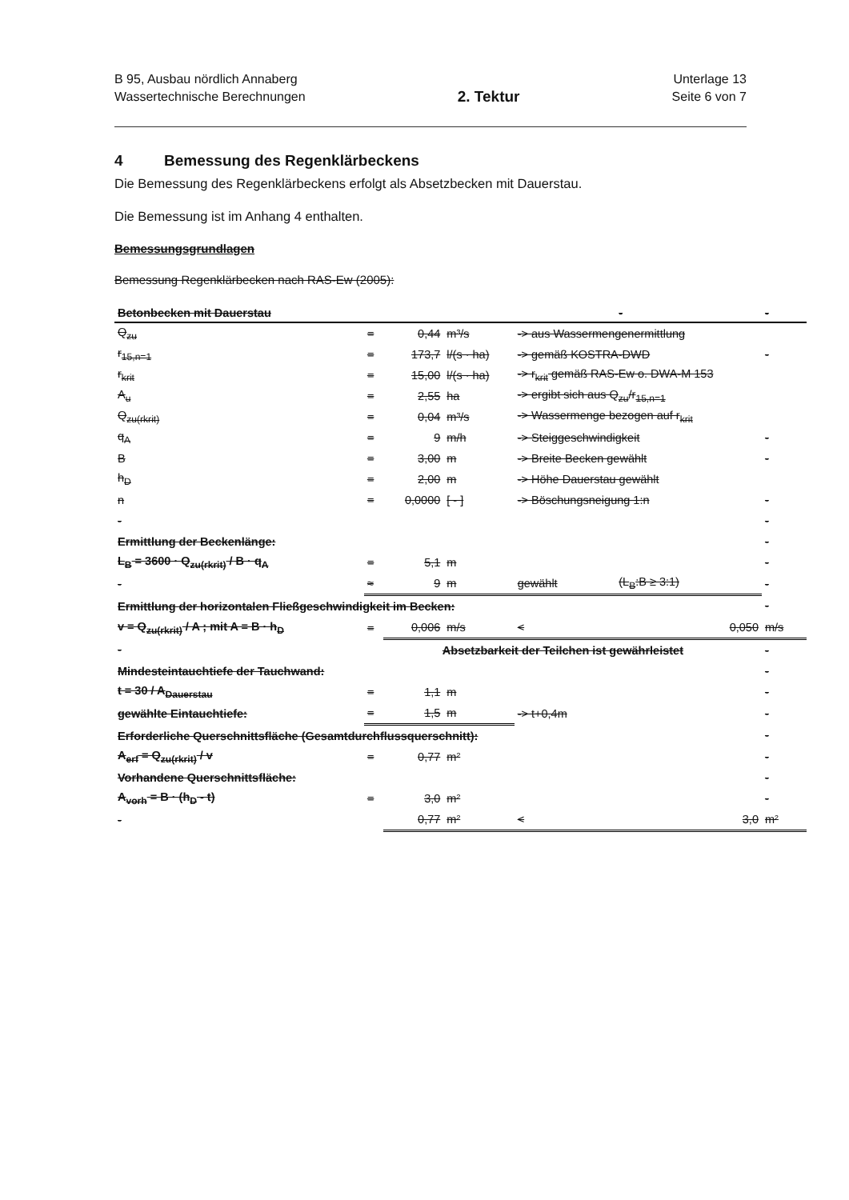B 95, Ausbau nördlich Annaberg
Wassertechnische Berechnungen
2. Tektur
Unterlage 13
Seite 6 von 7
4 Bemessung des Regenklärbeckens
Die Bemessung des Regenklärbeckens erfolgt als Absetzbecken mit Dauerstau.
Die Bemessung ist im Anhang 4 enthalten.
Bemessungsgrundlagen
Bemessung Regenklärbecken nach RAS-Ew (2005):
| Betonbecken mit Dauerstau | | | | | - | - |
| --- | --- | --- | --- | --- | --- | --- |
| Q<sub>zu</sub> | = | 0,44 | m³/s | -> aus Wassermengenermittlung | | |
| r<sub>15,n=1</sub> | = | 173,7 | l/(s · ha) | -> gemäß KOSTRA-DWD | | - |
| r<sub>krit</sub> | = | 15,00 | l/(s · ha) | -> r<sub>krit</sub> gemäß RAS-Ew o. DWA-M 153 | | |
| A<sub>u</sub> | = | 2,55 | ha | -> ergibt sich aus Q<sub>zu</sub>/r<sub>15,n=1</sub> | | |
| Q<sub>zu(rkrit)</sub> | = | 0,04 | m³/s | -> Wassermenge bezogen auf r<sub>krit</sub> | | |
| q<sub>A</sub> | = | 9 | m/h | -> Steiggeschwindigkeit | | - |
| B | = | 3,00 | m | -> Breite Becken gewählt | | - |
| h<sub>D</sub> | = | 2,00 | m | -> Höhe Dauerstau gewählt | | |
| n | = | 0,0000 | [ - ] | -> Böschungsneigung 1:n | | - |
| - | | | | | | - |
| Ermittlung der Beckenlänge: | | | | | | - |
| L<sub>B</sub> = 3600 · Q<sub>zu(rkrit)</sub> / B · q<sub>A</sub> | = | 5,1 | m | | | - |
| - | ≈ | 9 | m | gewählt | (L<sub>B</sub>:B ≥ 3:1) | - |
| Ermittlung der horizontalen Fließgeschwindigkeit im Becken: | | | | | | - |
| v = Q<sub>zu(rkrit)</sub> / A ; mit A = B · h<sub>D</sub> | = | 0,006 | m/s | < | 0,050 | m/s |
| - | Absetzbarkeit der Teilchen ist gewährleistet | | | | | - |
| Mindesteintauchtiefe der Tauchwand: | | | | | | - |
| t = 30 / A<sub>Dauerstau</sub> | = | 1,1 | m | | | - |
| gewählte Eintauchtiefe: | = | 1,5 | m | -> t+0,4m | | - |
| Erforderliche Querschnittsfläche (Gesamtdurchflussquerschnitt): | | | | | | - |
| A<sub>erf</sub> = Q<sub>zu(rkrit)</sub> / v | = | 0,77 | m² | | | - |
| Vorhandene Querschnittsfläche: | | | | | | - |
| A<sub>vorh</sub> = B · (h<sub>D</sub> - t) | = | 3,0 | m² | | | - |
| - | | 0,77 | m² | < | 3,0 | m² |